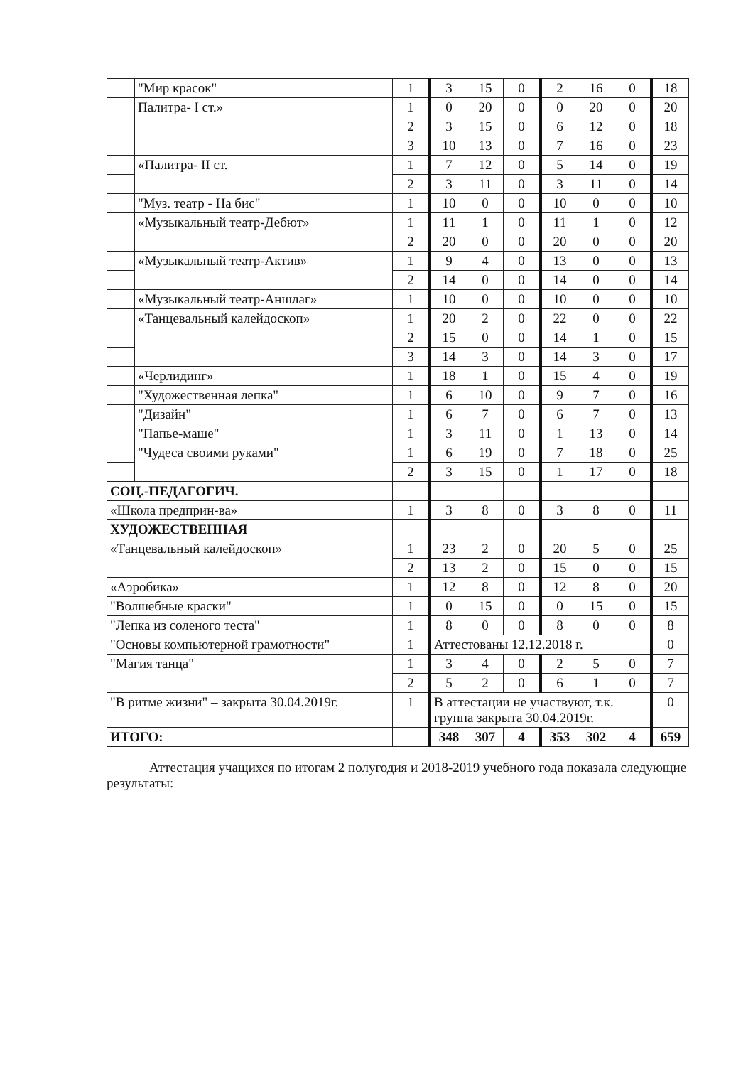| | "Мир красок" | 1 | 3 | 15 | 0 | 2 | 16 | 0 | 18 |
| | Палитра- I ст.» | 1 | 0 | 20 | 0 | 0 | 20 | 0 | 20 |
| | | 2 | 3 | 15 | 0 | 6 | 12 | 0 | 18 |
| | | 3 | 10 | 13 | 0 | 7 | 16 | 0 | 23 |
| | «Палитра- II ст. | 1 | 7 | 12 | 0 | 5 | 14 | 0 | 19 |
| | | 2 | 3 | 11 | 0 | 3 | 11 | 0 | 14 |
| | "Муз. театр - На бис" | 1 | 10 | 0 | 0 | 10 | 0 | 0 | 10 |
| | «Музыкальный театр-Дебют» | 1 | 11 | 1 | 0 | 11 | 1 | 0 | 12 |
| | | 2 | 20 | 0 | 0 | 20 | 0 | 0 | 20 |
| | «Музыкальный театр-Актив» | 1 | 9 | 4 | 0 | 13 | 0 | 0 | 13 |
| | | 2 | 14 | 0 | 0 | 14 | 0 | 0 | 14 |
| | «Музыкальный театр-Аншлаг» | 1 | 10 | 0 | 0 | 10 | 0 | 0 | 10 |
| | «Танцевальный калейдоскоп» | 1 | 20 | 2 | 0 | 22 | 0 | 0 | 22 |
| | | 2 | 15 | 0 | 0 | 14 | 1 | 0 | 15 |
| | | 3 | 14 | 3 | 0 | 14 | 3 | 0 | 17 |
| | «Черлидинг» | 1 | 18 | 1 | 0 | 15 | 4 | 0 | 19 |
| | "Художественная лепка" | 1 | 6 | 10 | 0 | 9 | 7 | 0 | 16 |
| | "Дизайн" | 1 | 6 | 7 | 0 | 6 | 7 | 0 | 13 |
| | "Папье-маше" | 1 | 3 | 11 | 0 | 1 | 13 | 0 | 14 |
| | "Чудеса своими руками" | 1 | 6 | 19 | 0 | 7 | 18 | 0 | 25 |
| | | 2 | 3 | 15 | 0 | 1 | 17 | 0 | 18 |
| СОЦ.-ПЕДАГОГИЧ. | | | | | | | | | |
| «Школа предприн-ва» | | 1 | 3 | 8 | 0 | 3 | 8 | 0 | 11 |
| ХУДОЖЕСТВЕННАЯ | | | | | | | | | |
| «Танцевальный калейдоскоп» | | 1 | 23 | 2 | 0 | 20 | 5 | 0 | 25 |
| | | 2 | 13 | 2 | 0 | 15 | 0 | 0 | 15 |
| «Аэробика» | | 1 | 12 | 8 | 0 | 12 | 8 | 0 | 20 |
| "Волшебные краски" | | 1 | 0 | 15 | 0 | 0 | 15 | 0 | 15 |
| "Лепка из соленого теста" | | 1 | 8 | 0 | 0 | 8 | 0 | 0 | 8 |
| "Основы компьютерной грамотности" | | 1 | Аттестованы 12.12.2018 г. | | | | | | 0 |
| "Магия танца" | | 1 | 3 | 4 | 0 | 2 | 5 | 0 | 7 |
| | | 2 | 5 | 2 | 0 | 6 | 1 | 0 | 7 |
| "В ритме жизни" – закрыта 30.04.2019г. | | 1 | В аттестации не участвуют, т.к. группа закрыта 30.04.2019г. | | | | | | 0 |
| ИТОГО: | | | 348 | 307 | 4 | 353 | 302 | 4 | 659 |
Аттестация учащихся по итогам 2 полугодия и 2018-2019 учебного года показала следующие результаты: